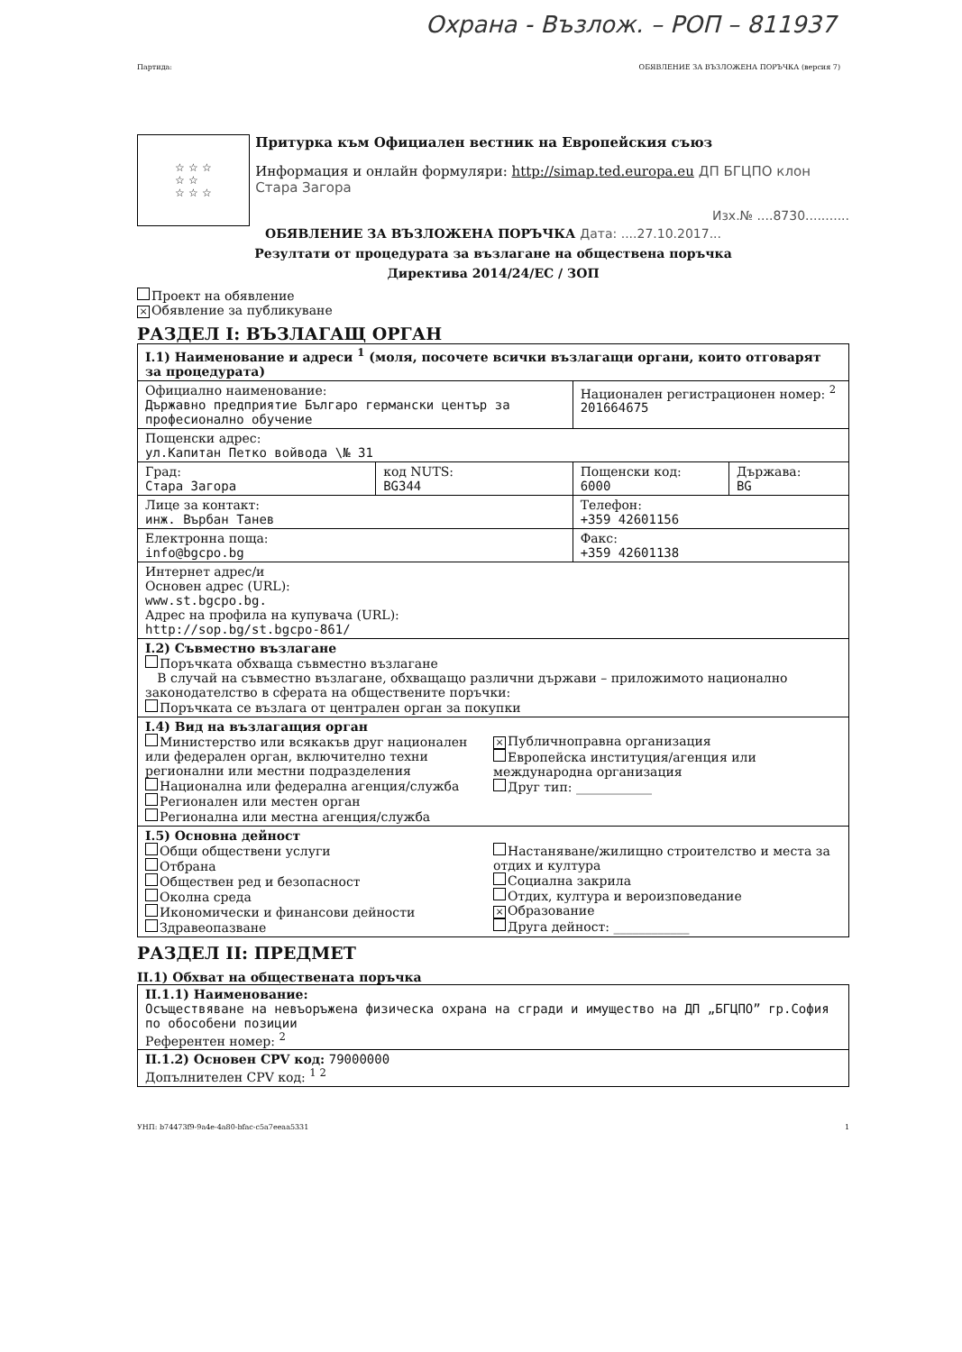Охрана - Възлож. – РОП – 811937
Партида: ОБЯВЛЕНИЕ ЗА ВЪЗЛОЖЕНА ПОРЪЧКА (версия 7)
☆ ☆ ☆
☆ ☆
☆ ☆ ☆
Притурка към Официален вестник на Европейския съюз
Информация и онлайн формуляри: http://simap.ted.europa.eu ДП БГЦПО клон Стара Загора
Изх.№ ....8730...........
ОБЯВЛЕНИЕ ЗА ВЪЗЛОЖЕНА ПОРЪЧКА Дата: ....27.10.2017...
Резултати от процедурата за възлагане на обществена поръчка
Директива 2014/24/ЕС / ЗОП
Проект на обявление
× Обявление за публикуване
РАЗДЕЛ I: ВЪЗЛАГАЩ ОРГАН
| I.1) Наименование и адреси <sup>1</sup> (моля, посочете всички възлагащи органи, които отговарят за процедурата) | | | |
| Официално наименование: Държавно предприятие Българо германски център за професионално обучение | | Национален регистрационен номер: <sup>2</sup> 201664675 | |
| Пощенски адрес: ул.Капитан Петко войвода \№ 31 | | | |
| Град: Стара Загора | код NUTS: BG344 | Пощенски код: 6000 | Държава: BG |
| Лице за контакт: инж. Върбан Танев | | Телефон: +359 42601156 | |
| Електронна поща: info@bgcpo.bg | | Факс: +359 42601138 | |
| Интернет адрес/и Основен адрес (URL): www.st.bgcpo.bg. Адрес на профила на купувача (URL): http://sop.bg/st.bgcpo-861/ | | | |
| I.2) Съвместно възлагане Поръчката обхваща съвместно възлагане В случай на съвместно възлагане, обхващащо различни държави – приложимото национално законодателство в сферата на обществените поръчки: Поръчката се възлага от централен орган за покупки | | | |
| I.4) Вид на възлагащия орган Министерство или всякакъв друг национален или федерален орган, включително техни регионални или местни подразделения Национална или федерална агенция/служба Регионален или местен орган Регионална или местна агенция/служба × Публичноправна организация Европейска институция/агенция или международна организация Друг тип: ____________ | | | |
| I.5) Основна дейност Общи обществени услуги Отбрана Обществен ред и безопасност Околна среда Икономически и финансови дейности Здравеопазване Настаняване/жилищно строителство и места за отдих и култура Социална закрила Отдих, култура и вероизповедание × Образование Друга дейност: ____________ | | | |
РАЗДЕЛ II: ПРЕДМЕТ
II.1) Обхват на обществената поръчка
| II.1.1) Наименование: Осъществяване на невъоръжена физическа охрана на сгради и имущество на ДП „БГЦПО” гр.София по обособени позиции Референтен номер: <sup>2</sup> |
| II.1.2) Основен CPV код: 79000000 Допълнителен CPV код: <sup>1 2</sup> |
УНП: b74473f9-9a4e-4a80-bfac-c5a7eeaa5331 1